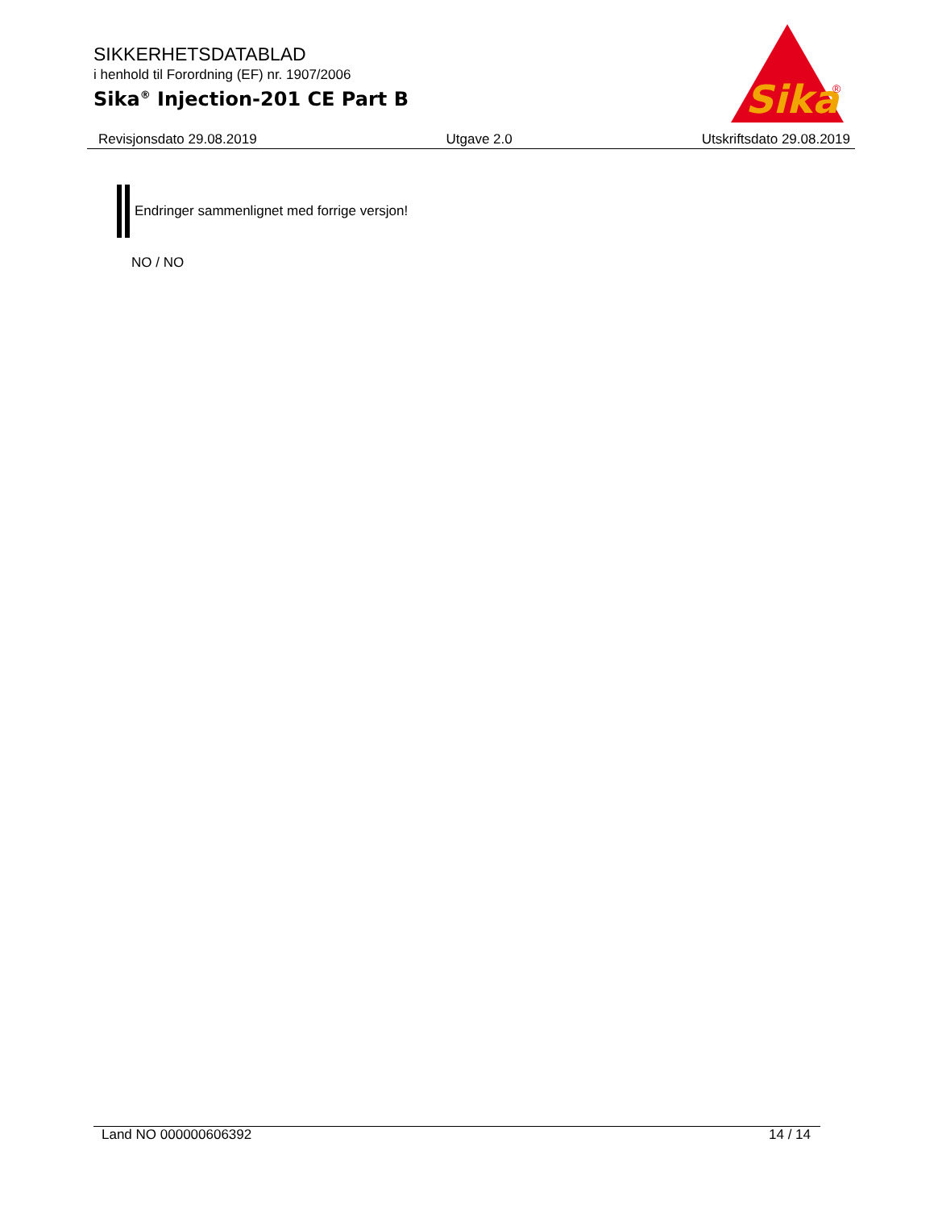SIKKERHETSDATABLAD
i henhold til Forordning (EF) nr. 1907/2006
Sika<sup>®</sup> Injection-201 CE Part B
Sika
®
Revisjonsdato 29.08.2019 Utgave 2.0 Utskriftsdato 29.08.2019
Endringer sammenlignet med forrige versjon!
NO / NO
Land NO 000000606392 14 / 14